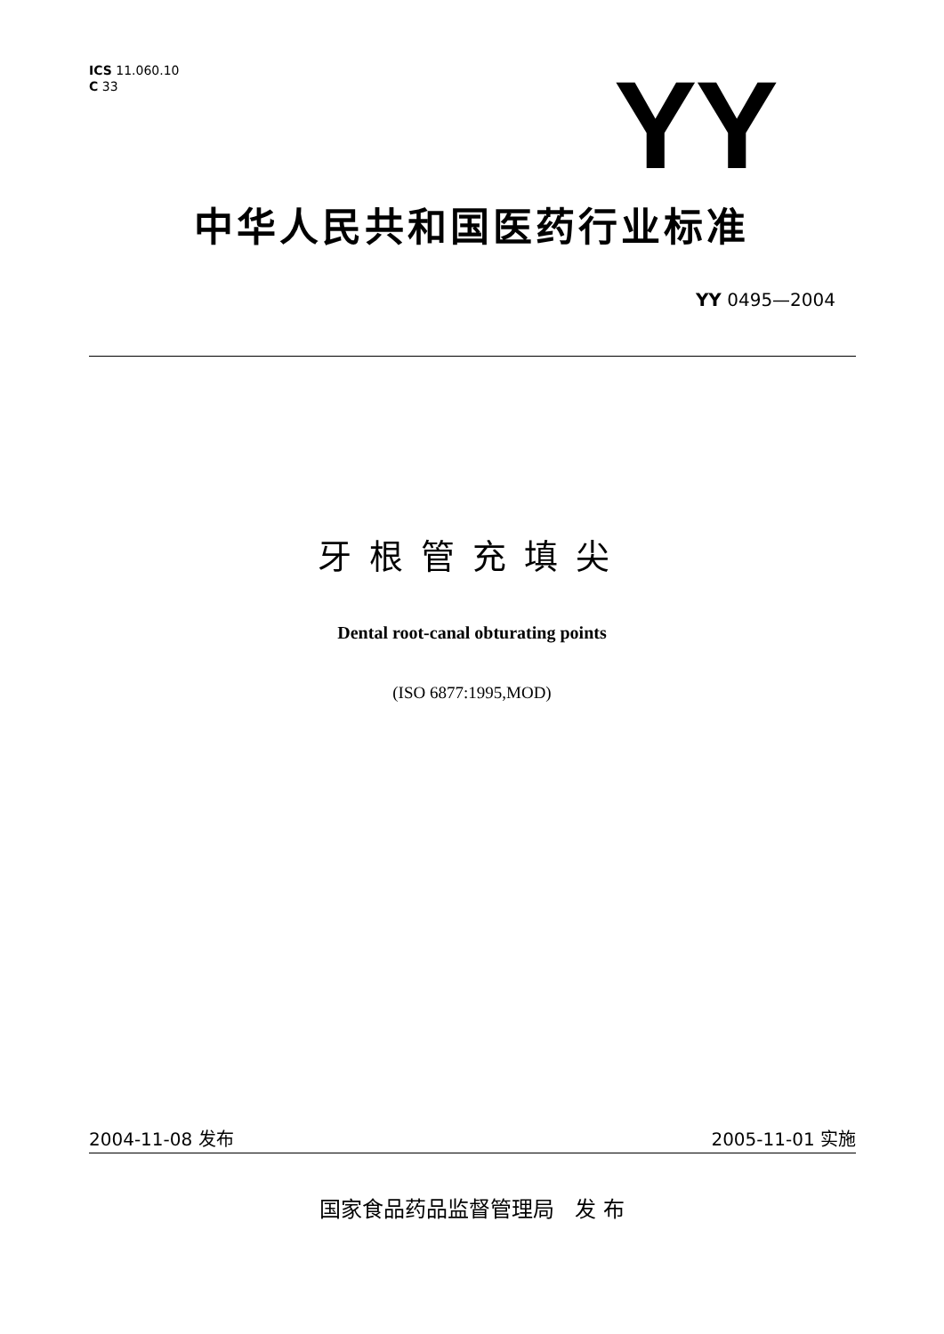ICS 11.060.10
C 33
YY
中华人民共和国医药行业标准
YY 0495—2004
牙根管充填尖
Dental root-canal obturating points
(ISO 6877:1995,MOD)
2004-11-08 发布 2005-11-01 实施
国家食品药品监督管理局 发 布